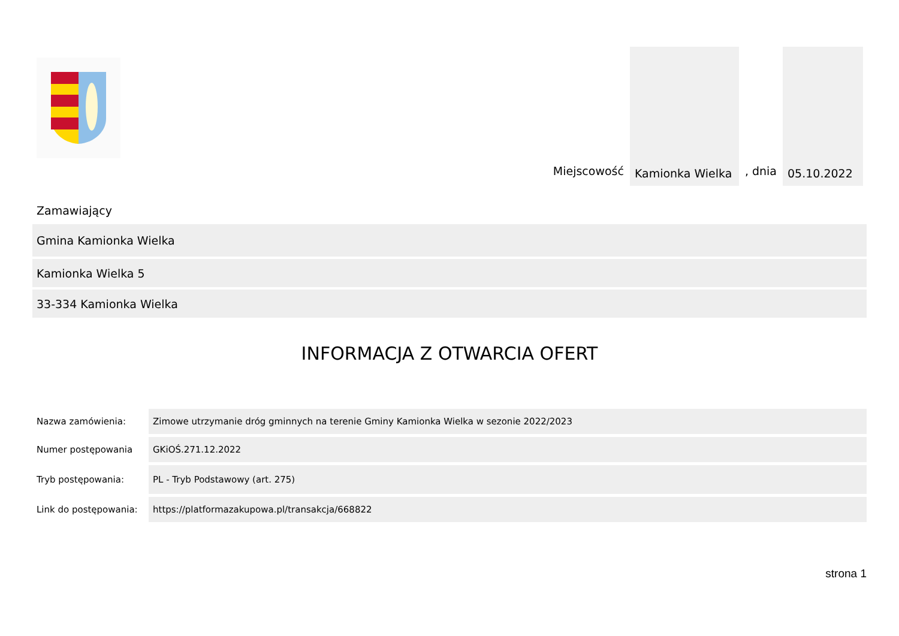Miejscowość
Kamionka Wielka
, dnia
05.10.2022
Zamawiający
Gmina Kamionka Wielka
Kamionka Wielka 5
33-334 Kamionka Wielka
INFORMACJA Z OTWARCIA OFERT
| Nazwa zamówienia: | Zimowe utrzymanie dróg gminnych na terenie Gminy Kamionka Wielka w sezonie 2022/2023 |
| Numer postępowania | GKiOŚ.271.12.2022 |
| Tryb postępowania: | PL - Tryb Podstawowy (art. 275) |
| Link do postępowania: | https://platformazakupowa.pl/transakcja/668822 |
strona 1